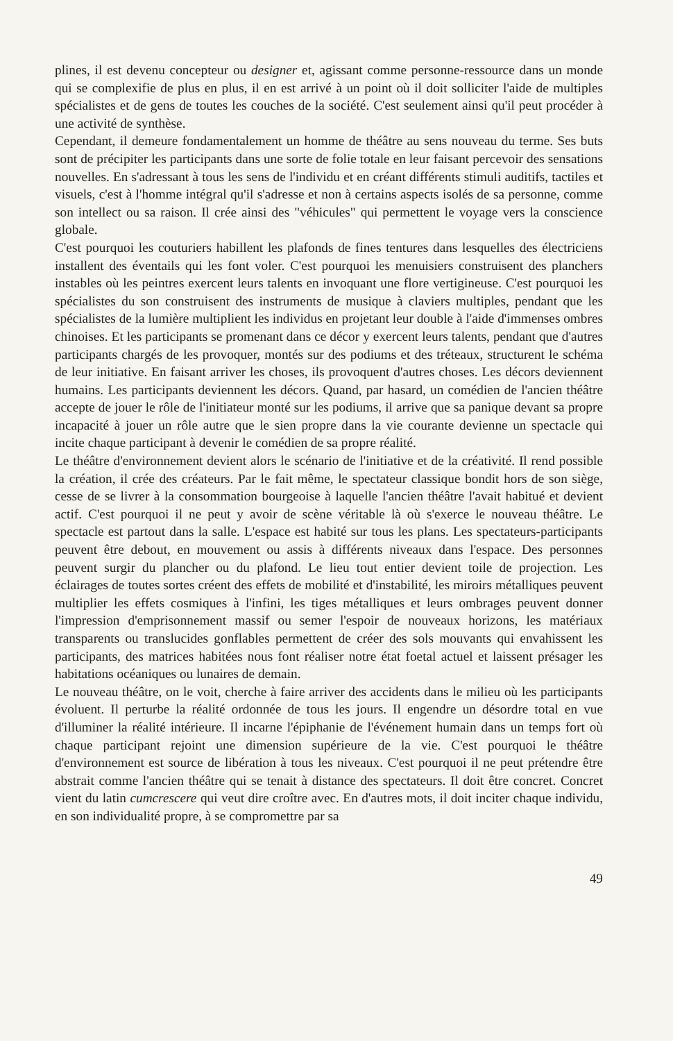plines, il est devenu concepteur ou designer et, agissant comme personne-ressource dans un monde qui se complexifie de plus en plus, il en est arrivé à un point où il doit solliciter l'aide de multiples spécialistes et de gens de toutes les couches de la société. C'est seulement ainsi qu'il peut procéder à une activité de synthèse.
Cependant, il demeure fondamentalement un homme de théâtre au sens nouveau du terme. Ses buts sont de précipiter les participants dans une sorte de folie totale en leur faisant percevoir des sensations nouvelles. En s'adressant à tous les sens de l'individu et en créant différents stimuli auditifs, tactiles et visuels, c'est à l'homme intégral qu'il s'adresse et non à certains aspects isolés de sa personne, comme son intellect ou sa raison. Il crée ainsi des "véhicules" qui permettent le voyage vers la conscience globale.
C'est pourquoi les couturiers habillent les plafonds de fines tentures dans lesquelles des électriciens installent des éventails qui les font voler. C'est pourquoi les menuisiers construisent des planchers instables où les peintres exercent leurs talents en invoquant une flore vertigineuse. C'est pourquoi les spécialistes du son construisent des instruments de musique à claviers multiples, pendant que les spécialistes de la lumière multiplient les individus en projetant leur double à l'aide d'immenses ombres chinoises. Et les participants se promenant dans ce décor y exercent leurs talents, pendant que d'autres participants chargés de les provoquer, montés sur des podiums et des tréteaux, structurent le schéma de leur initiative. En faisant arriver les choses, ils provoquent d'autres choses. Les décors deviennent humains. Les participants deviennent les décors. Quand, par hasard, un comédien de l'ancien théâtre accepte de jouer le rôle de l'initiateur monté sur les podiums, il arrive que sa panique devant sa propre incapacité à jouer un rôle autre que le sien propre dans la vie courante devienne un spectacle qui incite chaque participant à devenir le comédien de sa propre réalité.
Le théâtre d'environnement devient alors le scénario de l'initiative et de la créativité. Il rend possible la création, il crée des créateurs. Par le fait même, le spectateur classique bondit hors de son siège, cesse de se livrer à la consommation bourgeoise à laquelle l'ancien théâtre l'avait habitué et devient actif. C'est pourquoi il ne peut y avoir de scène véritable là où s'exerce le nouveau théâtre. Le spectacle est partout dans la salle. L'espace est habité sur tous les plans. Les spectateurs-participants peuvent être debout, en mouvement ou assis à différents niveaux dans l'espace. Des personnes peuvent surgir du plancher ou du plafond. Le lieu tout entier devient toile de projection. Les éclairages de toutes sortes créent des effets de mobilité et d'instabilité, les miroirs métalliques peuvent multiplier les effets cosmiques à l'infini, les tiges métalliques et leurs ombrages peuvent donner l'impression d'emprisonnement massif ou semer l'espoir de nouveaux horizons, les matériaux transparents ou translucides gonflables permettent de créer des sols mouvants qui envahissent les participants, des matrices habitées nous font réaliser notre état foetal actuel et laissent présager les habitations océaniques ou lunaires de demain.
Le nouveau théâtre, on le voit, cherche à faire arriver des accidents dans le milieu où les participants évoluent. Il perturbe la réalité ordonnée de tous les jours. Il engendre un désordre total en vue d'illuminer la réalité intérieure. Il incarne l'épiphanie de l'événement humain dans un temps fort où chaque participant rejoint une dimension supérieure de la vie. C'est pourquoi le théâtre d'environnement est source de libération à tous les niveaux. C'est pourquoi il ne peut prétendre être abstrait comme l'ancien théâtre qui se tenait à distance des spectateurs. Il doit être concret. Concret vient du latin cumcrescere qui veut dire croître avec. En d'autres mots, il doit inciter chaque individu, en son individualité propre, à se compromettre par sa
49